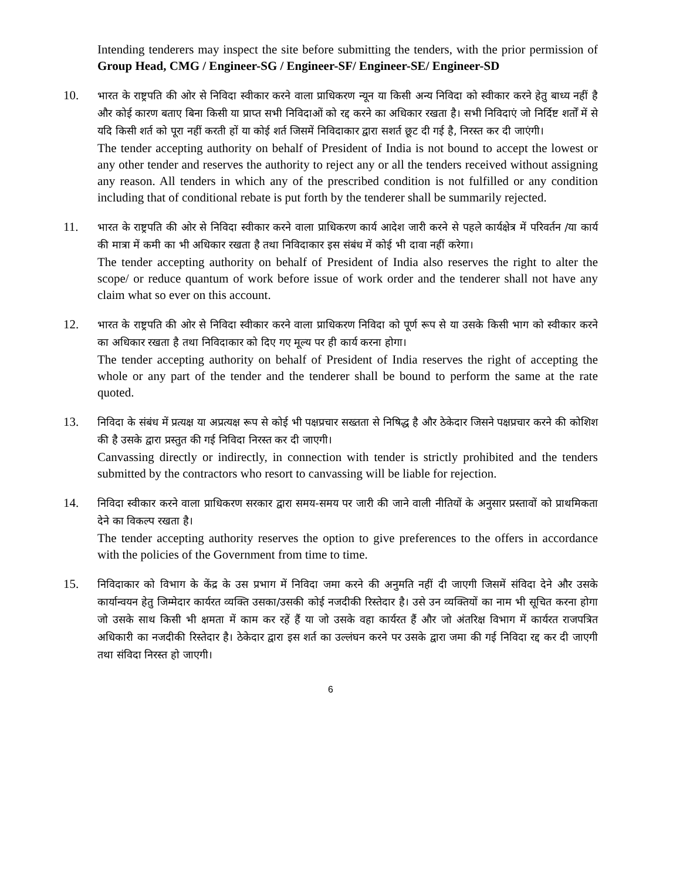Intending tenderers may inspect the site before submitting the tenders, with the prior permission of Group Head, CMG / Engineer-SG / Engineer-SF/ Engineer-SE/ Engineer-SD
10.
भारत के राष्ट्रपति की ओर से निविदा स्वीकार करने वाला प्राधिकरण न्यून या किसी अन्य निविदा को स्वीकार करने हेतु बाध्य नहीं है और कोई कारण बताए बिना किसी या प्राप्त सभी निविदाओं को रद्द करने का अधिकार रखता है। सभी निविदाएं जो निर्दिष्ट शर्तों में से यदि किसी शर्त को पूरा नहीं करती हों या कोई शर्त जिसमें निविदाकार द्वारा सशर्त छूट दी गई है, निरस्त कर दी जाएंगी।
The tender accepting authority on behalf of President of India is not bound to accept the lowest or any other tender and reserves the authority to reject any or all the tenders received without assigning any reason. All tenders in which any of the prescribed condition is not fulfilled or any condition including that of conditional rebate is put forth by the tenderer shall be summarily rejected.
11.
भारत के राष्ट्रपति की ओर से निविदा स्वीकार करने वाला प्राधिकरण कार्य आदेश जारी करने से पहले कार्यक्षेत्र में परिवर्तन /या कार्य की मात्रा में कमी का भी अधिकार रखता है तथा निविदाकार इस संबंध में कोई भी दावा नहीं करेगा।
The tender accepting authority on behalf of President of India also reserves the right to alter the scope/ or reduce quantum of work before issue of work order and the tenderer shall not have any claim what so ever on this account.
12.
भारत के राष्ट्रपति की ओर से निविदा स्वीकार करने वाला प्राधिकरण निविदा को पूर्ण रूप से या उसके किसी भाग को स्वीकार करने का अधिकार रखता है तथा निविदाकार को दिए गए मूल्य पर ही कार्य करना होगा।
The tender accepting authority on behalf of President of India reserves the right of accepting the whole or any part of the tender and the tenderer shall be bound to perform the same at the rate quoted.
13.
निविदा के संबंध में प्रत्यक्ष या अप्रत्यक्ष रूप से कोई भी पक्षप्रचार सख्तता से निषिद्ध है और ठेकेदार जिसने पक्षप्रचार करने की कोशिश की है उसके द्वारा प्रस्तुत की गई निविदा निरस्त कर दी जाएगी।
Canvassing directly or indirectly, in connection with tender is strictly prohibited and the tenders submitted by the contractors who resort to canvassing will be liable for rejection.
14.
निविदा स्वीकार करने वाला प्राधिकरण सरकार द्वारा समय-समय पर जारी की जाने वाली नीतियों के अनुसार प्रस्तावों को प्राथमिकता देने का विकल्प रखता है।
The tender accepting authority reserves the option to give preferences to the offers in accordance with the policies of the Government from time to time.
15.
निविदाकार को विभाग के केंद्र के उस प्रभाग में निविदा जमा करने की अनुमति नहीं दी जाएगी जिसमें संविदा देने और उसके कार्यान्वयन हेतु जिम्मेदार कार्यरत व्यक्ति उसका/उसकी कोई नजदीकी रिस्तेदार है। उसे उन व्यक्तियों का नाम भी सूचित करना होगा जो उसके साथ किसी भी क्षमता में काम कर रहें हैं या जो उसके वहा कार्यरत हैं और जो अंतरिक्ष विभाग में कार्यरत राजपत्रित अधिकारी का नजदीकी रिस्तेदार है। ठेकेदार द्वारा इस शर्त का उल्लंघन करने पर उसके द्वारा जमा की गई निविदा रद्द कर दी जाएगी तथा संविदा निरस्त हो जाएगी।
6